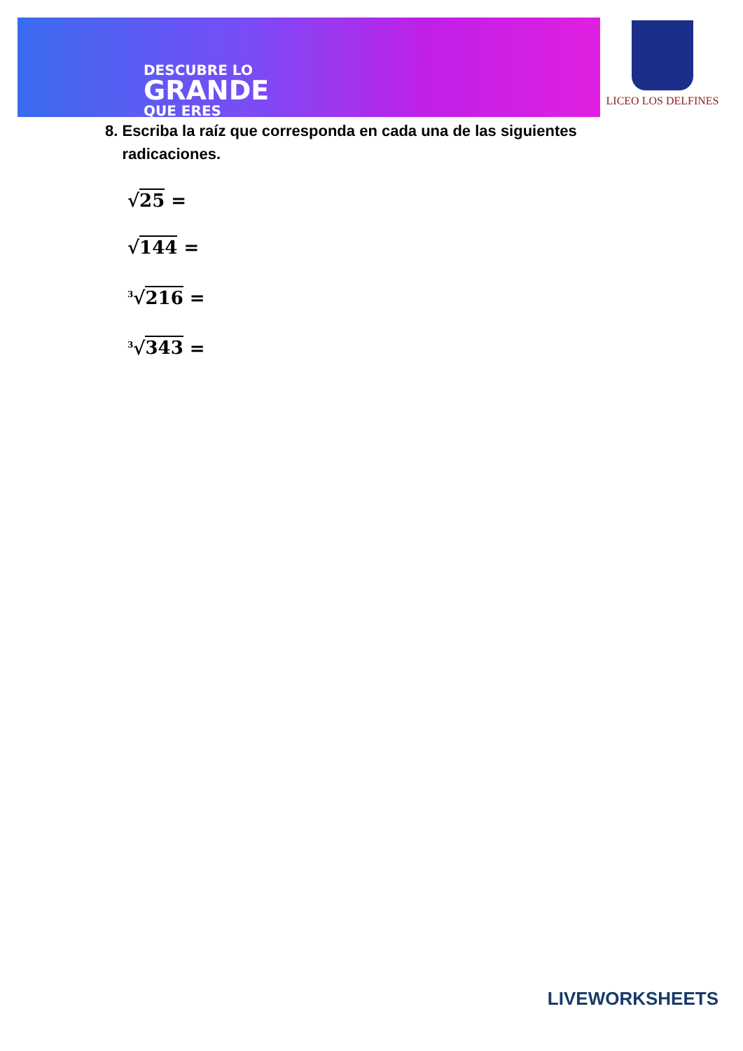DESCUBRE LO
GRANDE
QUE ERES
LICEO LOS DELFINES
8. Escriba la raíz que corresponda en cada una de las siguientes
radicaciones.
√25 =
√144 =
<sup>3</sup>√216 =
<sup>3</sup>√343 =
LIVEWORKSHEETS